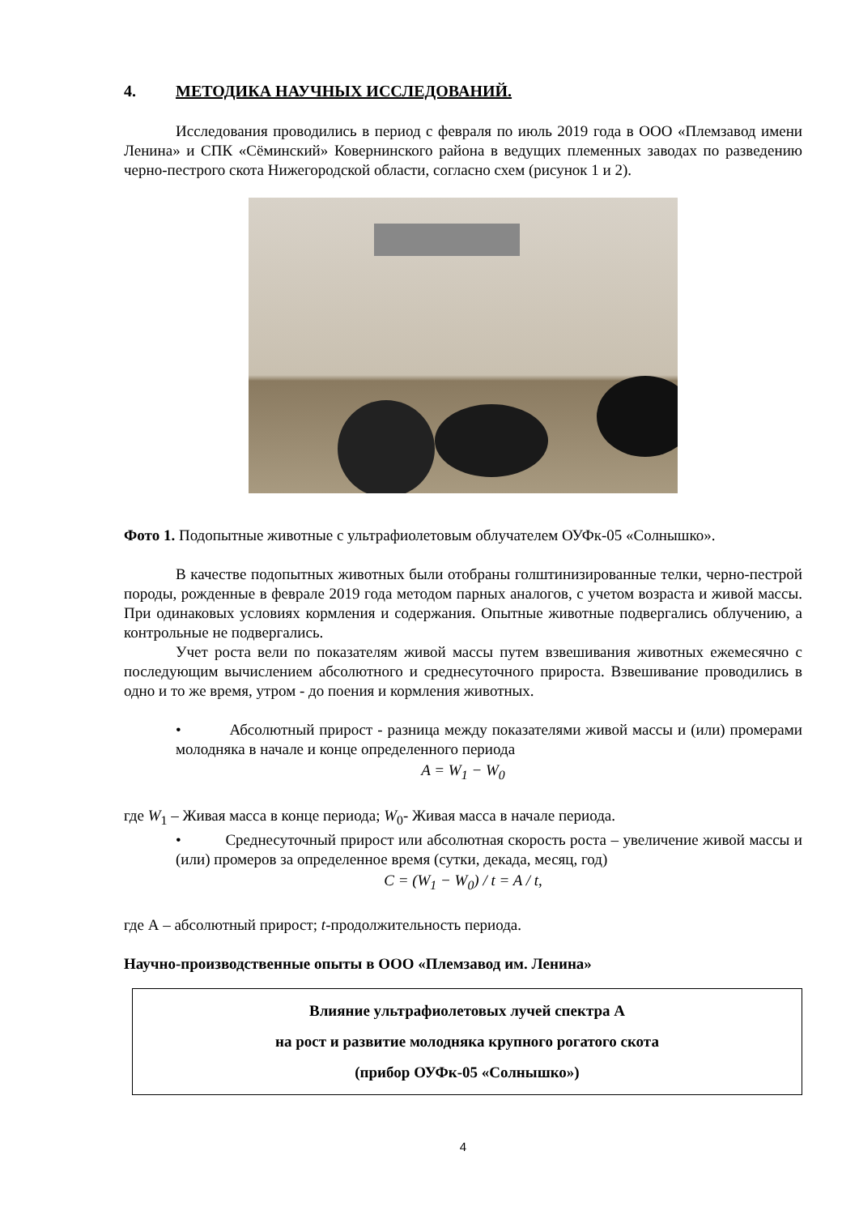4. МЕТОДИКА НАУЧНЫХ ИССЛЕДОВАНИЙ.
Исследования проводились в период с февраля по июль 2019 года в ООО «Племзавод имени Ленина» и СПК «Сёминский» Ковернинского района в ведущих племенных заводах по разведению черно-пестрого скота Нижегородской области, согласно схем (рисунок 1 и 2).
Фото 1. Подопытные животные с ультрафиолетовым облучателем ОУФк-05 «Солнышко».
В качестве подопытных животных были отобраны голштинизированные телки, черно-пестрой породы, рожденные в феврале 2019 года методом парных аналогов, с учетом возраста и живой массы. При одинаковых условиях кормления и содержания. Опытные животные подвергались облучению, а контрольные не подвергались.
Учет роста вели по показателям живой массы путем взвешивания животных ежемесячно с последующим вычислением абсолютного и среднесуточного прироста. Взвешивание проводились в одно и то же время, утром - до поения и кормления животных.
• Абсолютный прирост - разница между показателями живой массы и (или) промерами молодняка в начале и конце определенного периода
A = W<sub>1</sub> − W<sub>0</sub>
где W<sub>1</sub> – Живая масса в конце периода; W<sub>0</sub>- Живая масса в начале периода.
• Среднесуточный прирост или абсолютная скорость роста – увеличение живой массы и (или) промеров за определенное время (сутки, декада, месяц, год)
C = (W<sub>1</sub> − W<sub>0</sub>) / t = A / t,
где А – абсолютный прирост; t-продолжительность периода.
Научно-производственные опыты в ООО «Племзавод им. Ленина»
Влияние ультрафиолетовых лучей спектра А
на рост и развитие молодняка крупного рогатого скота
(прибор ОУФк-05 «Солнышко»)
4